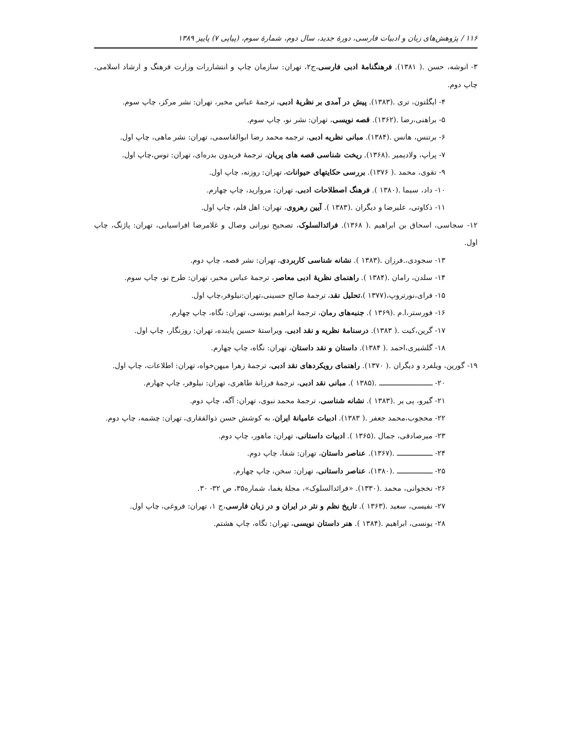۱۱۶ / پژوهش‌های زبان و ادبیات فارسی، دورهٔ جدید، سال دوم، شمارهٔ سوم، (پیاپی ۷) پاییز ۱۳۸۹
۳- انوشه، حسن .( ۱۳۸۱). فرهنگنامهٔ ادبی فارسی،ج۲، تهران: سازمان چاپ و انتشاررات وزارت فرهنگ و ارشاد اسلامی، چاپ دوم.
۴- ایگلتون، تری .(۱۳۸۳). پیش در آمدی بر نظریهٔ ادبی، ترجمهٔ عباس مخبر، تهران: نشر مرکز، چاپ سوم.
۵- براهنی،رضا .(۱۳۶۲). قصه نویسی، تهران: نشر نو، چاپ سوم.
۶- برتنس، هانس .(۱۳۸۴). مبانی نظریه ادبی، ترجمه محمد رضا ابوالقاسمی، تهران: نشر ماهی، چاپ اول.
۷- پراپ، ولادیمیر .(۱۳۶۸). ریخت شناسی قصه های پریان، ترجمهٔ فریدون بدره‌ای، تهران: توس،چاپ اول.
۹- تقوی، محمد .( ۱۳۷۶). بررسی حکایتهای حیوانات، تهران: روزنه، چاپ اول.
۱۰- داد، سیما .(۱۳۸۰ ). فرهنگ اصطلاحات ادبی، تهران: مروارید، چاپ چهارم.
۱۱- ذکاوتی، علیرضا و دیگران .(۱۳۸۳ ). آیین رهروی، تهران: اهل قلم، چاپ اول.
۱۲- سجاسی، اسحاق بن ابراهیم .( ۱۳۶۸). فرائدالسلوک، تصحیح نورانی وصال و غلامرضا افراسیابی، تهران: پاژنگ، چاپ اول.
۱۳- سجودی،.فرزان .(۱۳۸۳ ). نشانه شناسی کاربردی، تهران: نشر قصه، چاپ دوم.
۱۴- سلدن، رامان .(۱۳۸۴ ). راهنمای نظریهٔ ادبی معاصر، ترجمهٔ عباس مخبر، تهران: طرح نو، چاپ سوم.
۱۵- فرای،نورتروپ،(۱۳۷۷ )،تحلیل نقد، ترجمهٔ صالح حسینی،تهران:نیلوفر،چاپ اول.
۱۶- فورستر،ا.م .(۱۳۶۹ ). جنبه‌های رمان، ترجمهٔ ابراهیم یونسی، تهران: نگاه، چاپ چهارم.
۱۷- گرین،کیت .( ۱۳۸۳). درسنامهٔ نظریه و نقد ادبی، ویراستهٔ حسین پاینده، تهران: روزنگار، چاپ اول.
۱۸- گلشیری،احمد .( ۱۳۸۴). داستان و نقد داستان، تهران: نگاه، چاپ چهارم.
۱۹- گورین، ویلفرد و دیگران .( ۱۳۷۰). راهنمای رویکردهای نقد ادبی، ترجمهٔ زهرا میهن‌خواه، تهران: اطلاعات، چاپ اول.
۲۰- ـــــــــــــــــــــــــــ .(۱۳۸۵ ). مبانی نقد ادبی، ترجمهٔ فرزانهٔ طاهری، تهران: نیلوفر، چاپ چهارم.
۲۱- گیرو، پی یر .(۱۳۸۳ ). نشانه شناسی، ترجمهٔ محمد نبوی، تهران: آگه، چاپ دوم.
۲۲- محجوب،محمد جعفر .( ۱۳۸۳). ادبیات عامیانهٔ ایران، به کوشش حسن ذوالفقاری، تهران: چشمه، چاپ دوم.
۲۳- میرصادقی، جمال .(۱۳۶۵ ). ادبیات داستانی، تهران: ماهور، چاپ دوم.
۲۴- ــــــــــــــــــ .(۱۳۶۷). عناصر داستان، تهران: شفا، چاپ دوم.
۲۵- ــــــــــــــــــ .(۱۳۸۰)، عناصر داستانی، تهران: سخن، چاپ چهارم.
۲۶- نخجوانی، محمد .(۱۳۳۰). «فرائدالسلوک»، مجلهٔ یغما، شماره۳۵، ص ۳۲- ۳۰.
۲۷- نفیسی، سعید .(۱۳۶۳ ). تاریخ نظم و نثر در ایران و در زبان فارسی،ج ۱، تهران: فروغی، چاپ اول.
۲۸- یونسی، ابراهیم .(۱۳۸۴ ). هنر داستان نویسی، تهران: نگاه، چاپ هشتم.